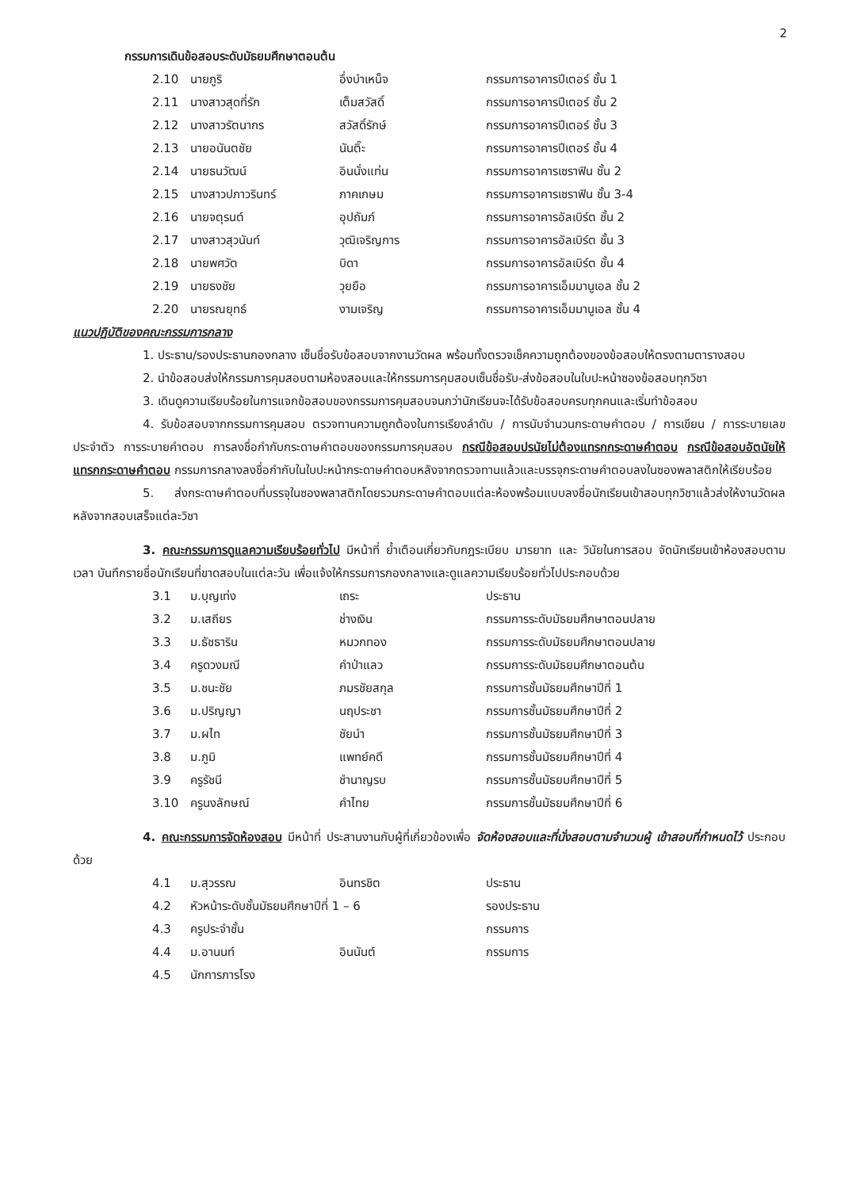2
กรรมการเดินข้อสอบระดับมัธยมศึกษาตอนต้น
| 2.10 | นายภูริ | อึ่งบำเหน็จ | กรรมการอาคารปีเตอร์ ชั้น 1 |
| 2.11 | นางสาวสุดที่รัก | เต็มสวัสดิ์ | กรรมการอาคารปีเตอร์ ชั้น 2 |
| 2.12 | นางสาวรัตนากร | สวัสดิ์รักษ์ | กรรมการอาคารปีเตอร์ ชั้น 3 |
| 2.13 | นายอนันตชัย | นันติ๊ะ | กรรมการอาคารปีเตอร์ ชั้น 4 |
| 2.14 | นายธนวัฒน์ | อินนั่งแท่น | กรรมการอาคารเซราฟิน ชั้น 2 |
| 2.15 | นางสาวปภาวรินทร์ | ภาคเกษม | กรรมการอาคารเซราฟิน ชั้น 3-4 |
| 2.16 | นายจตุรนต์ | อุปถัมภ์ | กรรมการอาคารอัลเบิร์ต ชั้น 2 |
| 2.17 | นางสาวสุวนันท์ | วุฒิเจริญการ | กรรมการอาคารอัลเบิร์ต ชั้น 3 |
| 2.18 | นายพศวัต | บิดา | กรรมการอาคารอัลเบิร์ต ชั้น 4 |
| 2.19 | นายธงชัย | วุยยือ | กรรมการอาคารเอ็มมานูเอล ชั้น 2 |
| 2.20 | นายรณยุทธ์ | งามเจริญ | กรรมการอาคารเอ็มมานูเอล ชั้น 4 |
แนวปฏิบัติของคณะกรรมการกลาง
1. ประธาน/รองประธานกองกลาง เซ็นชื่อรับข้อสอบจากงานวัดผล พร้อมทั้งตรวจเช็คความถูกต้องของข้อสอบให้ตรงตามตารางสอบ
2. นำข้อสอบส่งให้กรรมการคุมสอบตามห้องสอบและให้กรรมการคุมสอบเซ็นชื่อรับ-ส่งข้อสอบในใบปะหน้าซองข้อสอบทุกวิชา
3. เดินดูความเรียบร้อยในการแจกข้อสอบของกรรมการคุมสอบจนกว่านักเรียนจะได้รับข้อสอบครบทุกคนและเริ่มทำข้อสอบ
4. รับข้อสอบจากกรรมการคุมสอบ ตรวจทานความถูกต้องในการเรียงลำดับ / การนับจำนวนกระดาษคำตอบ / การเขียน / การระบายเลขประจำตัว การระบายคำตอบ การลงชื่อกำกับกระดาษคำตอบของกรรมการคุมสอบ กรณีข้อสอบปรนัยไม่ต้องแทรกกระดาษคำตอบ กรณีข้อสอบอัตนัยให้แทรกกระดาษคำตอบ กรรมการกลางลงชื่อกำกับในใบปะหน้ากระดาษคำตอบหลังจากตรวจทานแล้วและบรรจุกระดาษคำตอบลงในซองพลาสติกให้เรียบร้อย
5. ส่งกระดาษคำตอบที่บรรจุในซองพลาสติกโดยรวมกระดาษคำตอบแต่ละห้องพร้อมแบบลงชื่อนักเรียนเข้าสอบทุกวิชาแล้วส่งให้งานวัดผลหลังจากสอบเสร็จแต่ละวิชา
3. คณะกรรมการดูแลความเรียบร้อยทั่วไป มีหน้าที่ ย้ำเตือนเกี่ยวกับกฎระเบียบ มารยาท และ วินัยในการสอบ จัดนักเรียนเข้าห้องสอบตามเวลา บันทึกรายชื่อนักเรียนที่ขาดสอบในแต่ละวัน เพื่อแจ้งให้กรรมการกองกลางและดูแลความเรียบร้อยทั่วไปประกอบด้วย
| 3.1 | ม.บุญเท่ง | เถระ | ประธาน |
| 3.2 | ม.เสถียร | ช่างเงิน | กรรมการระดับมัธยมศึกษาตอนปลาย |
| 3.3 | ม.ธัชธาริน | หมวกทอง | กรรมการระดับมัธยมศึกษาตอนปลาย |
| 3.4 | ครูดวงมณี | คำป่าแลว | กรรมการระดับมัธยมศึกษาตอนต้น |
| 3.5 | ม.ชนะชัย | ภมรชัยสกุล | กรรมการชั้นมัธยมศึกษาปีที่ 1 |
| 3.6 | ม.ปริญญา | นฤประชา | กรรมการชั้นมัธยมศึกษาปีที่ 2 |
| 3.7 | ม.ผไท | ชัยนำ | กรรมการชั้นมัธยมศึกษาปีที่ 3 |
| 3.8 | ม.ภูมิ | แพทย์คดี | กรรมการชั้นมัธยมศึกษาปีที่ 4 |
| 3.9 | ครูรัชนี | ชำนาญรบ | กรรมการชั้นมัธยมศึกษาปีที่ 5 |
| 3.10 | ครูนงลักษณ์ | คำไทย | กรรมการชั้นมัธยมศึกษาปีที่ 6 |
4. คณะกรรมการจัดห้องสอบ มีหน้าที่ ประสานงานกับผู้ที่เกี่ยวข้องเพื่อ จัดห้องสอบและที่นั่งสอบตามจำนวนผู้ เข้าสอบที่กำหนดไว้ ประกอบด้วย
| 4.1 | ม.สุวรรณ | อินทรชิต | ประธาน |
| 4.2 | หัวหน้าระดับชั้นมัธยมศึกษาปีที่ 1 – 6 | | รองประธาน |
| 4.3 | ครูประจำชั้น | | กรรมการ |
| 4.4 | ม.อานนท์ | อินนันต์ | กรรมการ |
| 4.5 | นักการภารโรง | | |